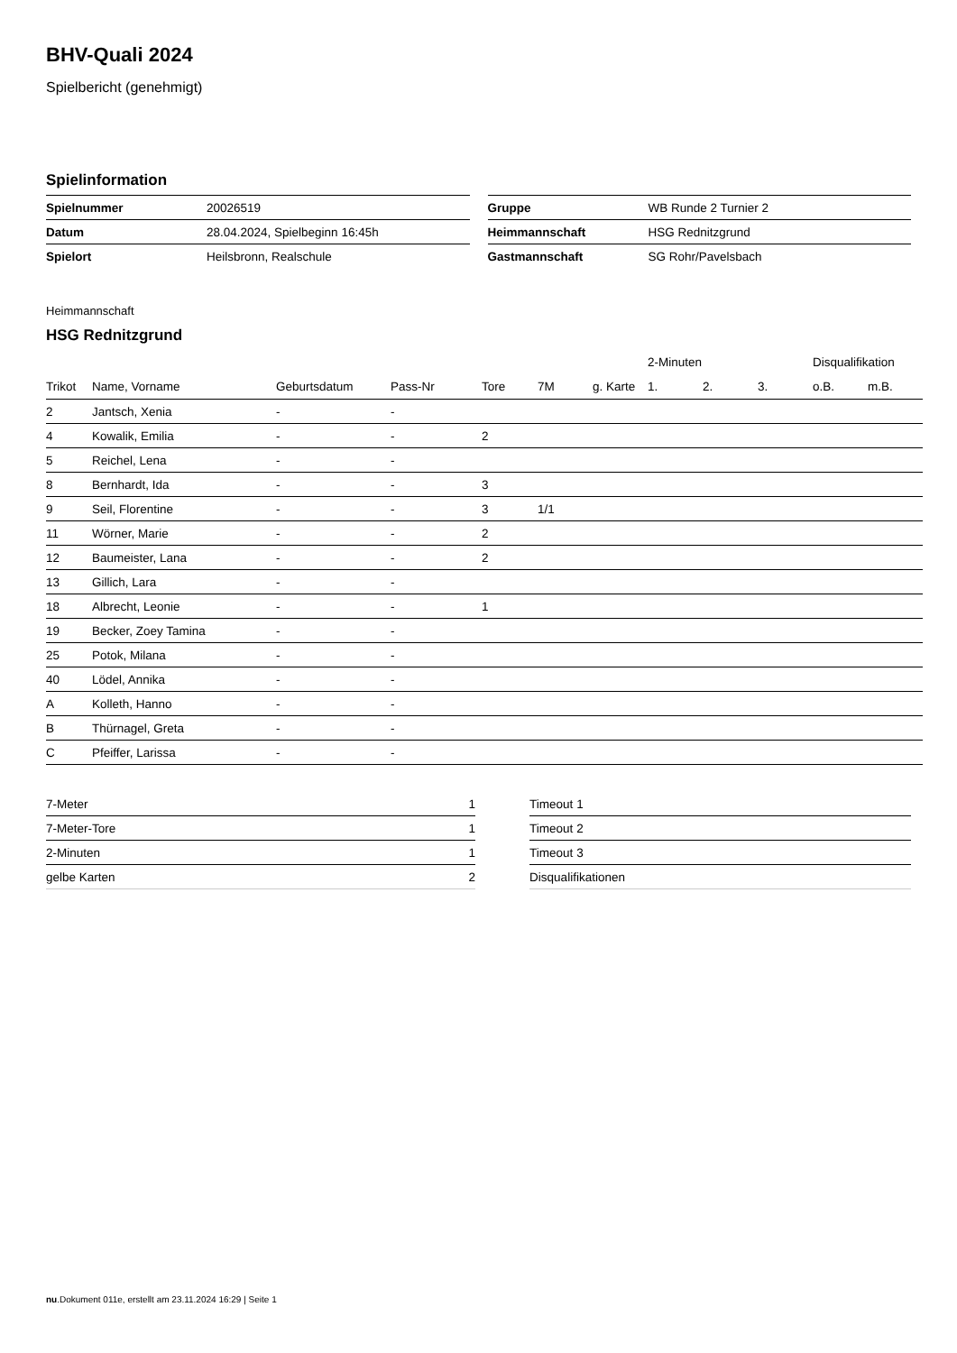BHV-Quali 2024
Spielbericht (genehmigt)
Spielinformation
| Spielnummer | 20026519 |
| Datum | 28.04.2024, Spielbeginn 16:45h |
| Spielort | Heilsbronn, Realschule |
| Gruppe | WB Runde 2 Turnier 2 |
| Heimmannschaft | HSG Rednitzgrund |
| Gastmannschaft | SG Rohr/Pavelsbach |
Heimmannschaft
HSG Rednitzgrund
| | | | | | | | 2-Minuten | | | Disqualifikation | |
| --- | --- | --- | --- | --- | --- | --- | --- | --- | --- | --- | --- |
| Trikot | Name, Vorname | Geburtsdatum | Pass-Nr | Tore | 7M | g. Karte | 1. | 2. | 3. | o.B. | m.B. |
| 2 | Jantsch, Xenia | - | - | | | | | | | | |
| 4 | Kowalik, Emilia | - | - | 2 | | | | | | | |
| 5 | Reichel, Lena | - | - | | | | | | | | |
| 8 | Bernhardt, Ida | - | - | 3 | | | | | | | |
| 9 | Seil, Florentine | - | - | 3 | 1/1 | | | | | | |
| 11 | Wörner, Marie | - | - | 2 | | | | | | | |
| 12 | Baumeister, Lana | - | - | 2 | | | | | | | |
| 13 | Gillich, Lara | - | - | | | | | | | | |
| 18 | Albrecht, Leonie | - | - | 1 | | | | | | | |
| 19 | Becker, Zoey Tamina | - | - | | | | | | | | |
| 25 | Potok, Milana | - | - | | | | | | | | |
| 40 | Lödel, Annika | - | - | | | | | | | | |
| A | Kolleth, Hanno | - | - | | | | | | | | |
| B | Thürnagel, Greta | - | - | | | | | | | | |
| C | Pfeiffer, Larissa | - | - | | | | | | | | |
| 7-Meter | 1 |
| 7-Meter-Tore | 1 |
| 2-Minuten | 1 |
| gelbe Karten | 2 |
| Timeout 1 | |
| Timeout 2 | |
| Timeout 3 | |
| Disqualifikationen | |
nu.Dokument 011e, erstellt am 23.11.2024 16:29 | Seite 1